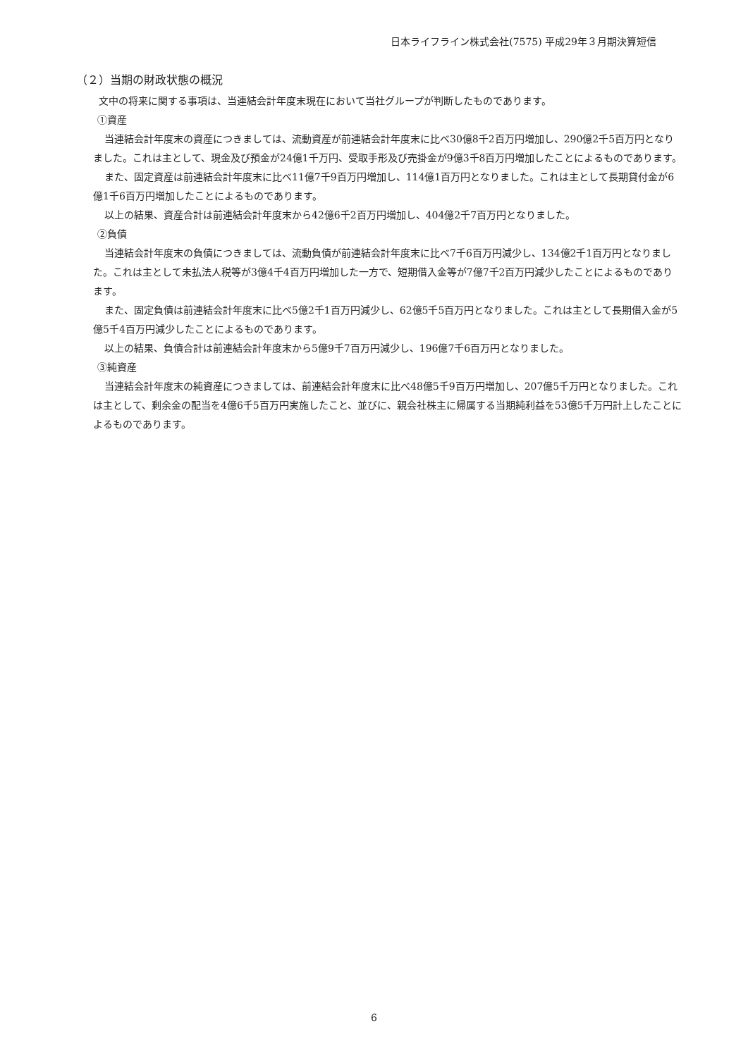日本ライフライン株式会社(7575) 平成29年３月期決算短信
（２）当期の財政状態の概況
文中の将来に関する事項は、当連結会計年度末現在において当社グループが判断したものであります。
①資産
当連結会計年度末の資産につきましては、流動資産が前連結会計年度末に比べ30億8千2百万円増加し、290億2千5百万円となりました。これは主として、現金及び預金が24億1千万円、受取手形及び売掛金が9億3千8百万円増加したことによるものであります。
また、固定資産は前連結会計年度末に比べ11億7千9百万円増加し、114億1百万円となりました。これは主として長期貸付金が6億1千6百万円増加したことによるものであります。
以上の結果、資産合計は前連結会計年度末から42億6千2百万円増加し、404億2千7百万円となりました。
②負債
当連結会計年度末の負債につきましては、流動負債が前連結会計年度末に比べ7千6百万円減少し、134億2千1百万円となりました。これは主として未払法人税等が3億4千4百万円増加した一方で、短期借入金等が7億7千2百万円減少したことによるものであります。
また、固定負債は前連結会計年度末に比べ5億2千1百万円減少し、62億5千5百万円となりました。これは主として長期借入金が5億5千4百万円減少したことによるものであります。
以上の結果、負債合計は前連結会計年度末から5億9千7百万円減少し、196億7千6百万円となりました。
③純資産
当連結会計年度末の純資産につきましては、前連結会計年度末に比べ48億5千9百万円増加し、207億5千万円となりました。これは主として、剰余金の配当を4億6千5百万円実施したこと、並びに、親会社株主に帰属する当期純利益を53億5千万円計上したことによるものであります。
6